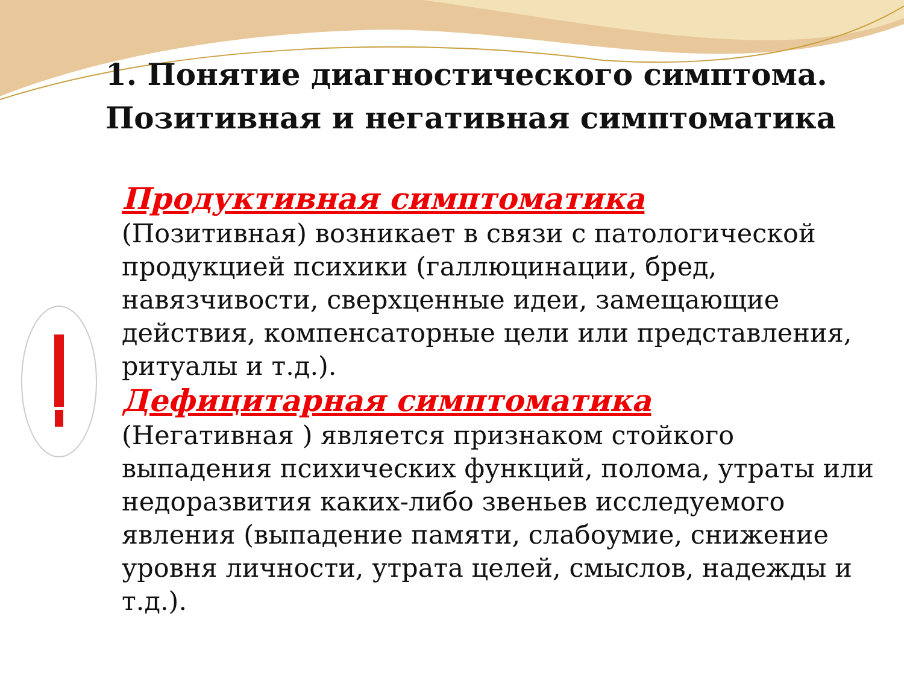1. Понятие диагностического симптома. Позитивная и негативная симптоматика
Продуктивная симптоматика
(Позитивная) возникает в связи с патологической продукцией психики (галлюцинации, бред, навязчивости, сверхценные идеи, замещающие действия, компенсаторные цели или представления, ритуалы и т.д.).
Дефицитарная симптоматика
(Негативная ) является признаком стойкого выпадения психических функций, полома, утраты или недоразвития каких-либо звеньев исследуемого явления (выпадение памяти, слабоумие, снижение уровня личности, утрата целей, смыслов, надежды и т.д.).